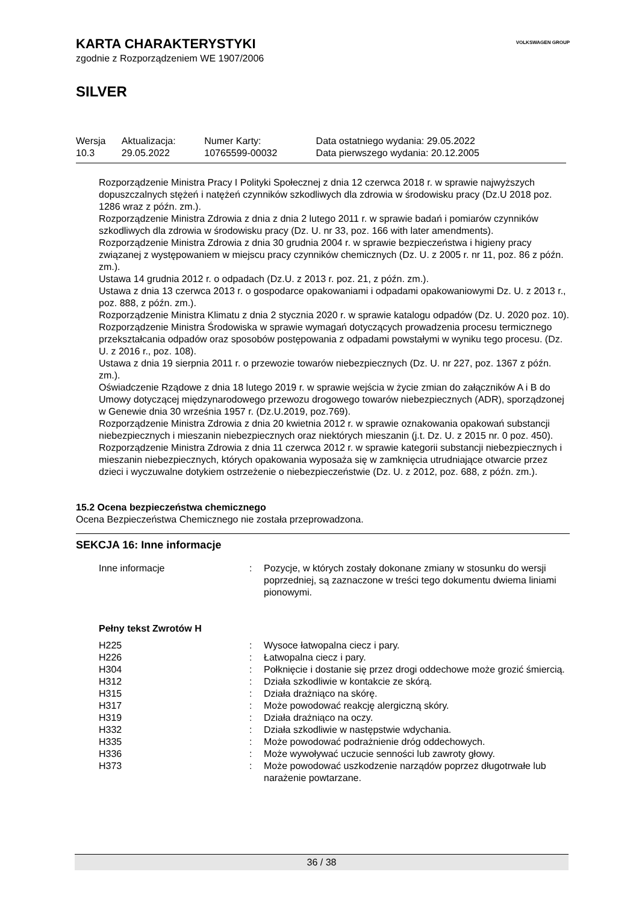VOLKSWAGEN GROUP
KARTA CHARAKTERYSTYKI
zgodnie z Rozporządzeniem WE 1907/2006
SILVER
| Wersja 10.3 | Aktualizacja: 29.05.2022 | Numer Karty: 10765599-00032 | Data ostatniego wydania: 29.05.2022 Data pierwszego wydania: 20.12.2005 |
Rozporządzenie Ministra Pracy I Polityki Społecznej z dnia 12 czerwca 2018 r. w sprawie najwyższych dopuszczalnych stężeń i natężeń czynników szkodliwych dla zdrowia w środowisku pracy (Dz.U 2018 poz. 1286 wraz z późn. zm.).
Rozporządzenie Ministra Zdrowia z dnia z dnia 2 lutego 2011 r. w sprawie badań i pomiarów czynników szkodliwych dla zdrowia w środowisku pracy (Dz. U. nr 33, poz. 166 with later amendments).
Rozporządzenie Ministra Zdrowia z dnia 30 grudnia 2004 r. w sprawie bezpieczeństwa i higieny pracy związanej z występowaniem w miejscu pracy czynników chemicznych (Dz. U. z 2005 r. nr 11, poz. 86 z późn. zm.).
Ustawa 14 grudnia 2012 r. o odpadach (Dz.U. z 2013 r. poz. 21, z późn. zm.).
Ustawa z dnia 13 czerwca 2013 r. o gospodarce opakowaniami i odpadami opakowaniowymi Dz. U. z 2013 r., poz. 888, z późn. zm.).
Rozporządzenie Ministra Klimatu z dnia 2 stycznia 2020 r. w sprawie katalogu odpadów (Dz. U. 2020 poz. 10).
Rozporządzenie Ministra Środowiska w sprawie wymagań dotyczących prowadzenia procesu termicznego przekształcania odpadów oraz sposobów postępowania z odpadami powstałymi w wyniku tego procesu. (Dz. U. z 2016 r., poz. 108).
Ustawa z dnia 19 sierpnia 2011 r. o przewozie towarów niebezpiecznych (Dz. U. nr 227, poz. 1367 z późn. zm.).
Oświadczenie Rządowe z dnia 18 lutego 2019 r. w sprawie wejścia w życie zmian do załączników A i B do Umowy dotyczącej międzynarodowego przewozu drogowego towarów niebezpiecznych (ADR), sporządzonej w Genewie dnia 30 września 1957 r. (Dz.U.2019, poz.769).
Rozporządzenie Ministra Zdrowia z dnia 20 kwietnia 2012 r. w sprawie oznakowania opakowań substancji niebezpiecznych i mieszanin niebezpiecznych oraz niektórych mieszanin (j.t. Dz. U. z 2015 nr. 0 poz. 450).
Rozporządzenie Ministra Zdrowia z dnia 11 czerwca 2012 r. w sprawie kategorii substancji niebezpiecznych i mieszanin niebezpiecznych, których opakowania wyposaża się w zamknięcia utrudniające otwarcie przez dzieci i wyczuwalne dotykiem ostrzeżenie o niebezpieczeństwie (Dz. U. z 2012, poz. 688, z późn. zm.).
15.2 Ocena bezpieczeństwa chemicznego
Ocena Bezpieczeństwa Chemicznego nie została przeprowadzona.
SEKCJA 16: Inne informacje
| Inne informacje | : | Pozycje, w których zostały dokonane zmiany w stosunku do wersji poprzedniej, są zaznaczone w treści tego dokumentu dwiema liniami pionowymi. |
| Pełny tekst Zwrotów H | | |
| H225 | : | Wysoce łatwopalna ciecz i pary. |
| H226 | : | Łatwopalna ciecz i pary. |
| H304 | : | Połknięcie i dostanie się przez drogi oddechowe może grozić śmiercią. |
| H312 | : | Działa szkodliwie w kontakcie ze skórą. |
| H315 | : | Działa drażniąco na skórę. |
| H317 | : | Może powodować reakcję alergiczną skóry. |
| H319 | : | Działa drażniąco na oczy. |
| H332 | : | Działa szkodliwie w następstwie wdychania. |
| H335 | : | Może powodować podrażnienie dróg oddechowych. |
| H336 | : | Może wywoływać uczucie senności lub zawroty głowy. |
| H373 | : | Może powodować uszkodzenie narządów poprzez długotrwałe lub narażenie powtarzane. |
36 / 38